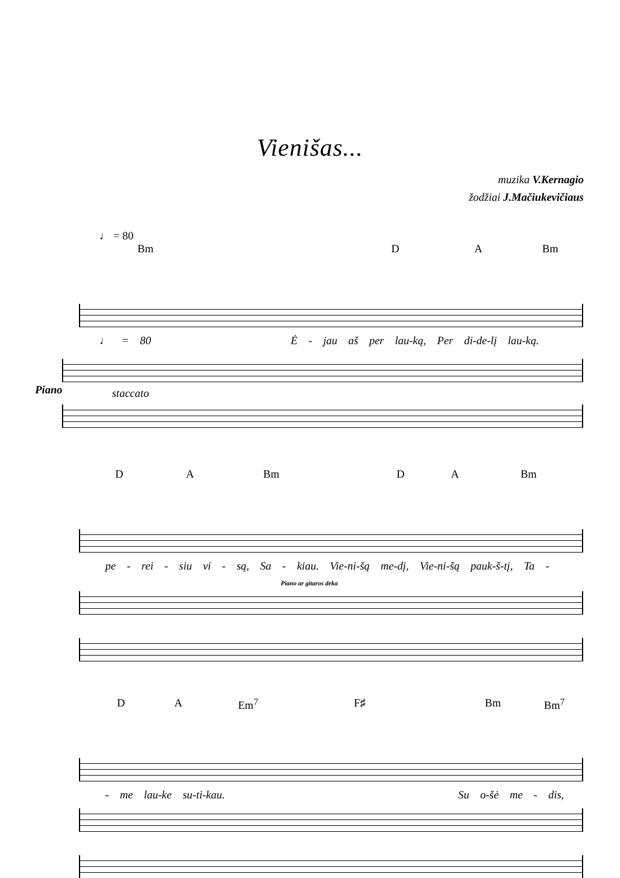Vienišas...
muzika V.Kernagio
žodžiai J.Mačiukevičiaus
♩ = 80
Bm D A Bm
♩ = 80 Ė - jau aš per lau-ką, Per di-de-lį lau-ką.
Piano
staccato
D A Bm D A Bm
pe - rei - siu vi - są, Sa - kiau. Vie-ni-šą me-dį, Vie-ni-šą pauk-š-tį, Ta -
Piano ar gitaros deka
D A Em<sup>7</sup> F♯ Bm Bm<sup>7</sup>
- me lau-ke su-ti-kau. Su o-šė me - dis,